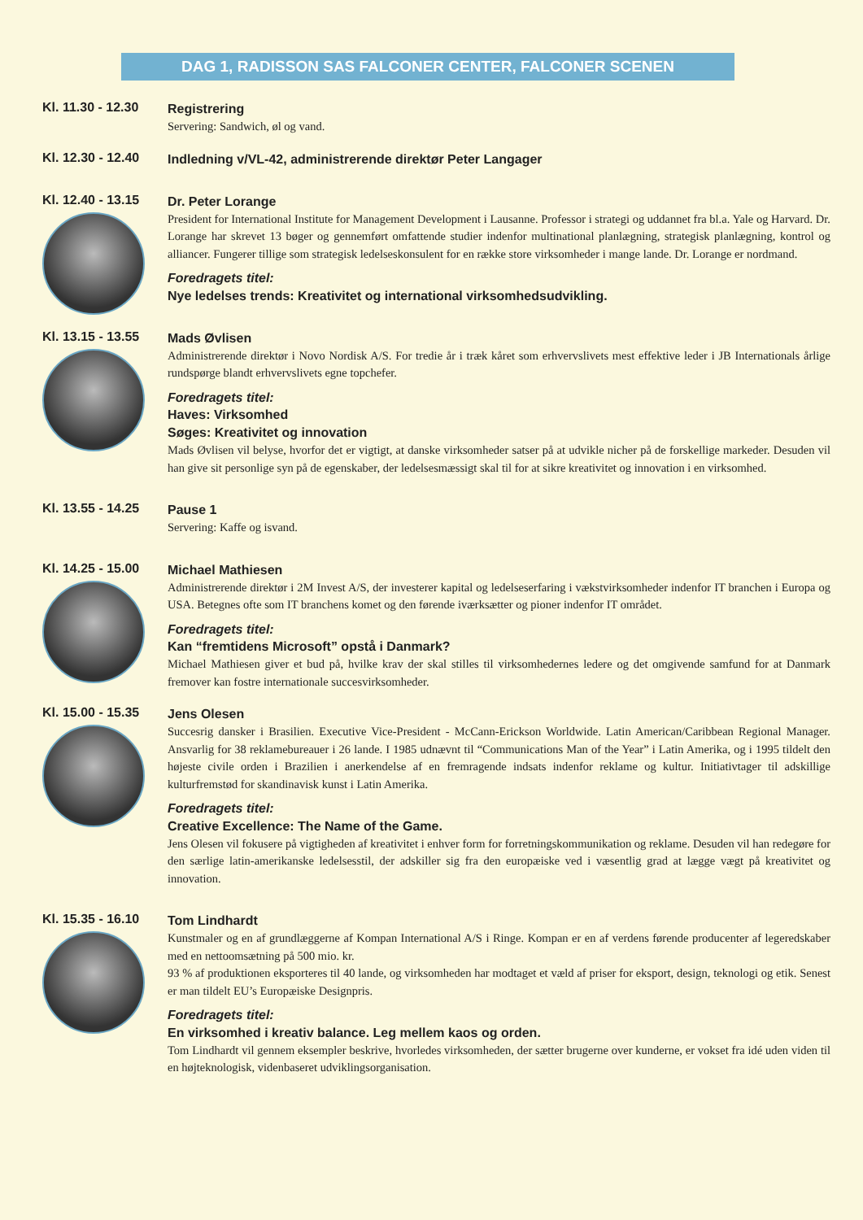DAG 1, RADISSON SAS FALCONER CENTER, FALCONER SCENEN
Kl. 11.30 - 12.30
Registrering
Servering: Sandwich, øl og vand.
Kl. 12.30 - 12.40
Indledning v/VL-42, administrerende direktør Peter Langager
Kl. 12.40 - 13.15
Dr. Peter Lorange
President for International Institute for Management Development i Lausanne. Professor i strategi og uddannet fra bl.a. Yale og Harvard. Dr. Lorange har skrevet 13 bøger og gennemført omfattende studier indenfor multinational planlægning, strategisk planlægning, kontrol og alliancer. Fungerer tillige som strategisk ledelseskonsulent for en række store virksomheder i mange lande. Dr. Lorange er nordmand.
Foredragets titel:
Nye ledelses trends: Kreativitet og international virksomhedsudvikling.
Kl. 13.15 - 13.55
Mads Øvlisen
Administrerende direktør i Novo Nordisk A/S. For tredie år i træk kåret som erhvervslivets mest effektive leder i JB Internationals årlige rundspørge blandt erhvervslivets egne topchefer.
Foredragets titel:
Haves: Virksomhed
Søges: Kreativitet og innovation
Mads Øvlisen vil belyse, hvorfor det er vigtigt, at danske virksomheder satser på at udvikle nicher på de forskellige markeder. Desuden vil han give sit personlige syn på de egenskaber, der ledelsesmæssigt skal til for at sikre kreativitet og innovation i en virksomhed.
Kl. 13.55 - 14.25
Pause 1
Servering: Kaffe og isvand.
Kl. 14.25 - 15.00
Michael Mathiesen
Administrerende direktør i 2M Invest A/S, der investerer kapital og ledelseserfaring i vækstvirksomheder indenfor IT branchen i Europa og USA. Betegnes ofte som IT branchens komet og den førende iværksætter og pioner indenfor IT området.
Foredragets titel:
Kan “fremtidens Microsoft” opstå i Danmark?
Michael Mathiesen giver et bud på, hvilke krav der skal stilles til virksomhedernes ledere og det omgivende samfund for at Danmark fremover kan fostre internationale succesvirksomheder.
Kl. 15.00 - 15.35
Jens Olesen
Succesrig dansker i Brasilien. Executive Vice-President - McCann-Erickson Worldwide. Latin American/Caribbean Regional Manager. Ansvarlig for 38 reklamebureauer i 26 lande. I 1985 udnævnt til “Communications Man of the Year” i Latin Amerika, og i 1995 tildelt den højeste civile orden i Brazilien i anerkendelse af en fremragende indsats indenfor reklame og kultur. Initiativtager til adskillige kulturfremstød for skandinavisk kunst i Latin Amerika.
Foredragets titel:
Creative Excellence: The Name of the Game.
Jens Olesen vil fokusere på vigtigheden af kreativitet i enhver form for forretningskommunikation og reklame. Desuden vil han redegøre for den særlige latin-amerikanske ledelsesstil, der adskiller sig fra den europæiske ved i væsentlig grad at lægge vægt på kreativitet og innovation.
Kl. 15.35 - 16.10
Tom Lindhardt
Kunstmaler og en af grundlæggerne af Kompan International A/S i Ringe. Kompan er en af verdens førende producenter af legeredskaber med en nettoomsætning på 500 mio. kr.
93 % af produktionen eksporteres til 40 lande, og virksomheden har modtaget et væld af priser for eksport, design, teknologi og etik. Senest er man tildelt EU’s Europæiske Designpris.
Foredragets titel:
En virksomhed i kreativ balance. Leg mellem kaos og orden.
Tom Lindhardt vil gennem eksempler beskrive, hvorledes virksomheden, der sætter brugerne over kunderne, er vokset fra idé uden viden til en højteknologisk, videnbaseret udviklingsorganisation.